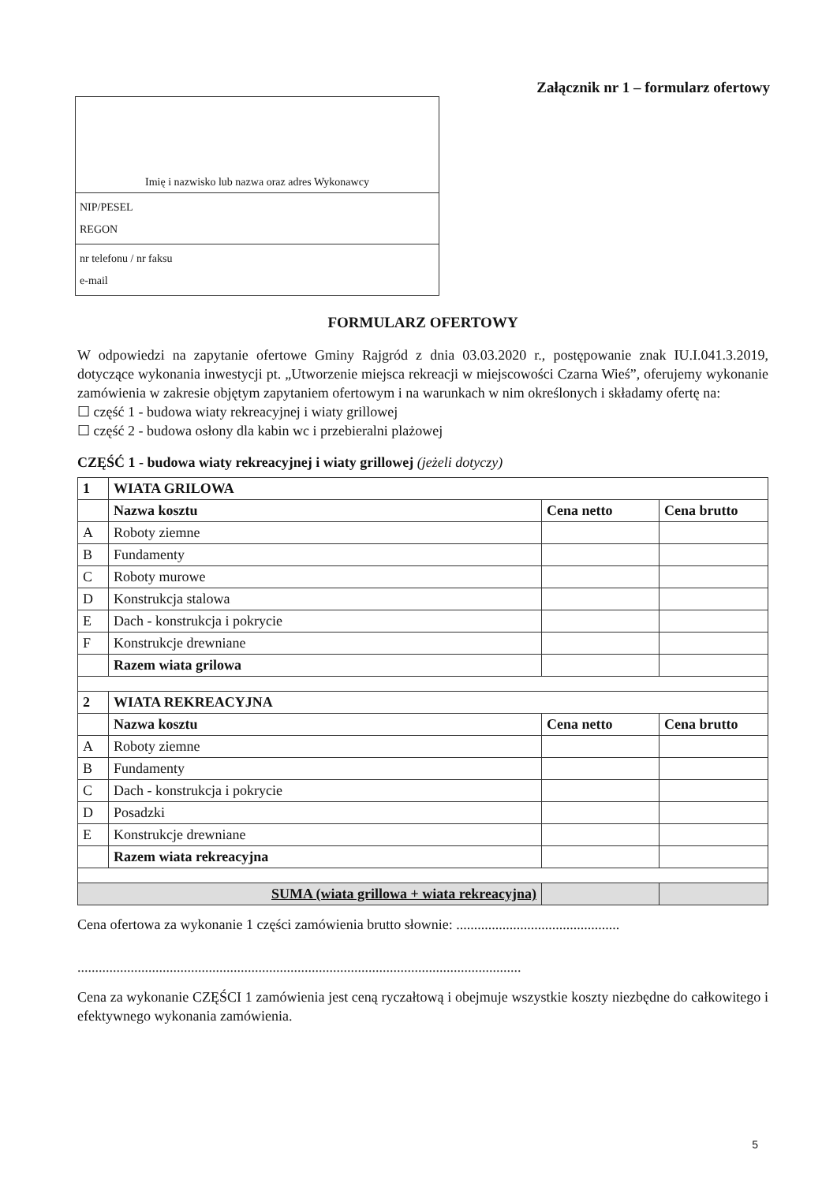Załącznik nr 1 – formularz ofertowy
Imię i nazwisko lub nazwa oraz adres Wykonawcy
NIP/PESEL
REGON
nr telefonu / nr faksu
e-mail
FORMULARZ OFERTOWY
W odpowiedzi na zapytanie ofertowe Gminy Rajgród z dnia 03.03.2020 r., postępowanie znak IU.I.041.3.2019, dotyczące wykonania inwestycji pt. „Utworzenie miejsca rekreacji w miejscowości Czarna Wieś”, oferujemy wykonanie zamówienia w zakresie objętym zapytaniem ofertowym i na warunkach w nim określonych i składamy ofertę na:
☐ część 1 - budowa wiaty rekreacyjnej i wiaty grillowej
☐ część 2 - budowa osłony dla kabin wc i przebieralni plażowej
CZĘŚĆ 1 - budowa wiaty rekreacyjnej i wiaty grillowej (jeżeli dotyczy)
| 1 | WIATA GRILOWA | | |
| --- | --- | --- | --- |
| | Nazwa kosztu | Cena netto | Cena brutto |
| A | Roboty ziemne | | |
| B | Fundamenty | | |
| C | Roboty murowe | | |
| D | Konstrukcja stalowa | | |
| E | Dach - konstrukcja i pokrycie | | |
| F | Konstrukcje drewniane | | |
| | Razem wiata grilowa | | |
| 2 | WIATA REKREACYJNA | | |
| | Nazwa kosztu | Cena netto | Cena brutto |
| A | Roboty ziemne | | |
| B | Fundamenty | | |
| C | Dach - konstrukcja i pokrycie | | |
| D | Posadzki | | |
| E | Konstrukcje drewniane | | |
| | Razem wiata rekreacyjna | | |
| SUMA (wiata grillowa + wiata rekreacyjna) | | | |
Cena ofertowa za wykonanie 1 części zamówienia brutto słownie: ..............................................
.............................................................................................................................
Cena za wykonanie CZĘŚCI 1 zamówienia jest ceną ryczałtową i obejmuje wszystkie koszty niezbędne do całkowitego i efektywnego wykonania zamówienia.
5